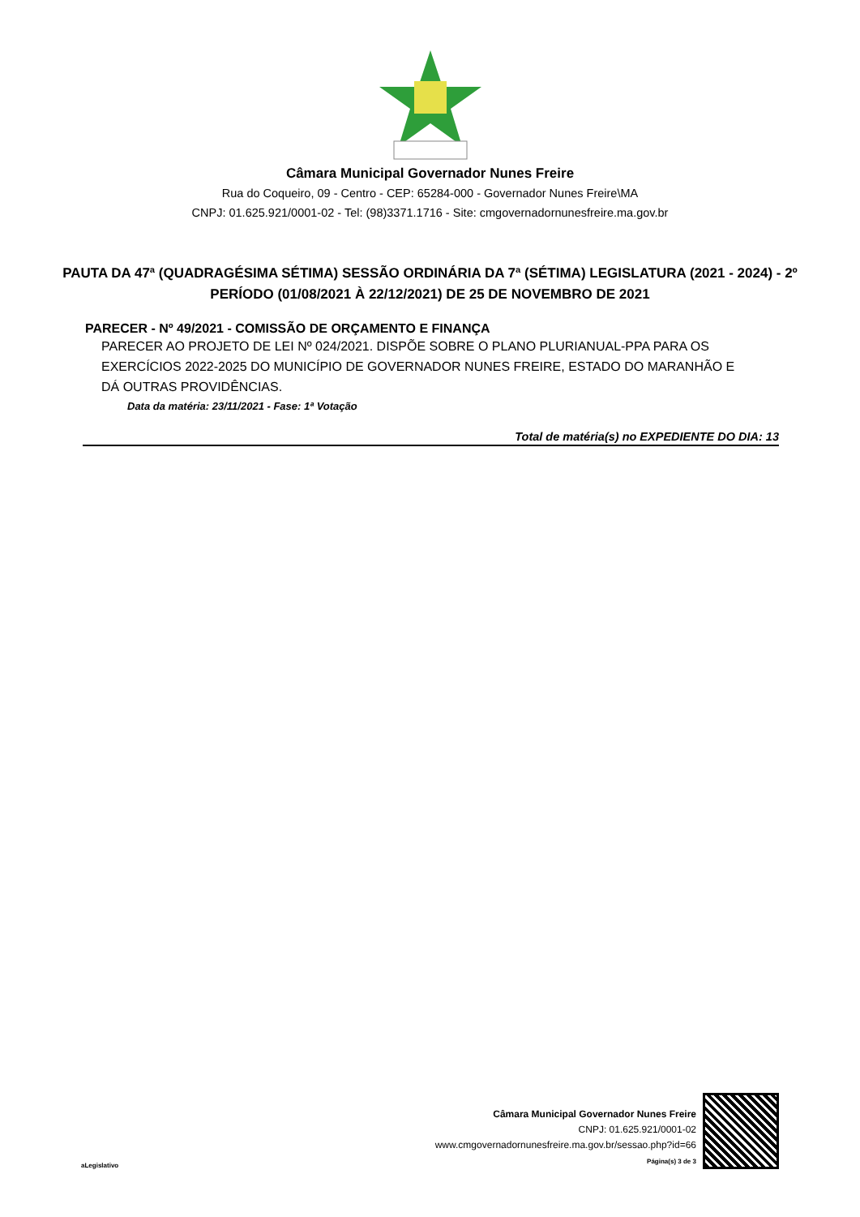Câmara Municipal Governador Nunes Freire
Rua do Coqueiro, 09 - Centro - CEP: 65284-000 - Governador Nunes Freire\MA
CNPJ: 01.625.921/0001-02 - Tel: (98)3371.1716 - Site: cmgovernadornunesfreire.ma.gov.br
PAUTA DA 47ª (QUADRAGÉSIMA SÉTIMA) SESSÃO ORDINÁRIA DA 7ª (SÉTIMA) LEGISLATURA (2021 - 2024) - 2º PERÍODO (01/08/2021 À 22/12/2021) DE 25 DE NOVEMBRO DE 2021
PARECER - Nº 49/2021 - COMISSÃO DE ORÇAMENTO E FINANÇA
PARECER AO PROJETO DE LEI Nº 024/2021. DISPÕE SOBRE O PLANO PLURIANUAL-PPA PARA OS EXERCÍCIOS 2022-2025 DO MUNICÍPIO DE GOVERNADOR NUNES FREIRE, ESTADO DO MARANHÃO E DÁ OUTRAS PROVIDÊNCIAS.
Data da matéria: 23/11/2021 - Fase: 1ª Votação
Total de matéria(s) no EXPEDIENTE DO DIA: 13
aLegislativo
Câmara Municipal Governador Nunes Freire
CNPJ: 01.625.921/0001-02
www.cmgovernadornunesfreire.ma.gov.br/sessao.php?id=66
Página(s) 3 de 3